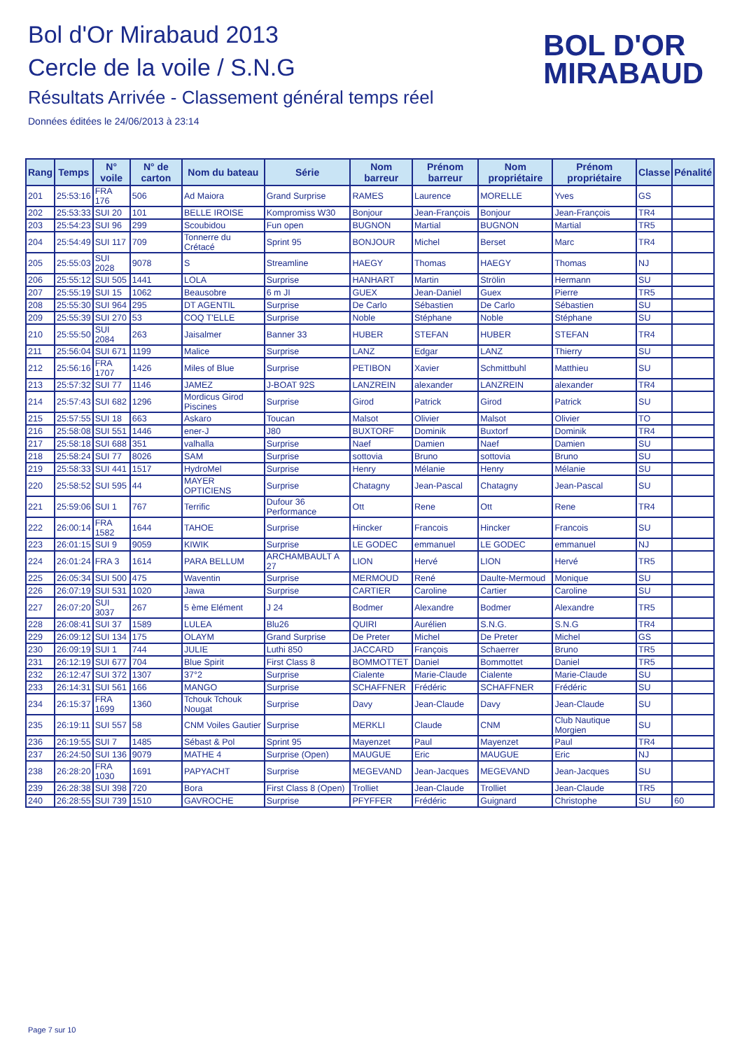Bol d'Or Mirabaud 2013
Cercle de la voile / S.N.G
Résultats Arrivée - Classement général temps réel
Données éditées le 24/06/2013 à 23:14
BOL D'OR
MIRABAUD
| Rang | Temps | N° voile | N° de carton | Nom du bateau | Série | Nom barreur | Prénom barreur | Nom propriétaire | Prénom propriétaire | Classe | Pénalité |
| --- | --- | --- | --- | --- | --- | --- | --- | --- | --- | --- | --- |
| 201 | 25:53:16 | FRA 176 | 506 | Ad Maiora | Grand Surprise | RAMES | Laurence | MORELLE | Yves | GS | |
| 202 | 25:53:33 | SUI 20 | 101 | BELLE IROISE | Kompromiss W30 | Bonjour | Jean-François | Bonjour | Jean-François | TR4 | |
| 203 | 25:54:23 | SUI 96 | 299 | Scoubidou | Fun open | BUGNON | Martial | BUGNON | Martial | TR5 | |
| 204 | 25:54:49 | SUI 117 | 709 | Tonnerre du Crétacé | Sprint 95 | BONJOUR | Michel | Berset | Marc | TR4 | |
| 205 | 25:55:03 | SUI 2028 | 9078 | S | Streamline | HAEGY | Thomas | HAEGY | Thomas | NJ | |
| 206 | 25:55:12 | SUI 505 | 1441 | LOLA | Surprise | HANHART | Martin | Strölin | Hermann | SU | |
| 207 | 25:55:19 | SUI 15 | 1062 | Beausobre | 6 m JI | GUEX | Jean-Daniel | Guex | Pierre | TR5 | |
| 208 | 25:55:30 | SUI 964 | 295 | DT AGENTIL | Surprise | De Carlo | Sébastien | De Carlo | Sébastien | SU | |
| 209 | 25:55:39 | SUI 270 | 53 | COQ T'ELLE | Surprise | Noble | Stéphane | Noble | Stéphane | SU | |
| 210 | 25:55:50 | SUI 2084 | 263 | Jaisalmer | Banner 33 | HUBER | STEFAN | HUBER | STEFAN | TR4 | |
| 211 | 25:56:04 | SUI 671 | 1199 | Malice | Surprise | LANZ | Edgar | LANZ | Thierry | SU | |
| 212 | 25:56:16 | FRA 1707 | 1426 | Miles of Blue | Surprise | PETIBON | Xavier | Schmittbuhl | Matthieu | SU | |
| 213 | 25:57:32 | SUI 77 | 1146 | JAMEZ | J-BOAT 92S | LANZREIN | alexander | LANZREIN | alexander | TR4 | |
| 214 | 25:57:43 | SUI 682 | 1296 | Mordicus Girod Piscines | Surprise | Girod | Patrick | Girod | Patrick | SU | |
| 215 | 25:57:55 | SUI 18 | 663 | Askaro | Toucan | Malsot | Olivier | Malsot | Olivier | TO | |
| 216 | 25:58:08 | SUI 551 | 1446 | ener-J | J80 | BUXTORF | Dominik | Buxtorf | Dominik | TR4 | |
| 217 | 25:58:18 | SUI 688 | 351 | valhalla | Surprise | Naef | Damien | Naef | Damien | SU | |
| 218 | 25:58:24 | SUI 77 | 8026 | SAM | Surprise | sottovia | Bruno | sottovia | Bruno | SU | |
| 219 | 25:58:33 | SUI 441 | 1517 | HydroMel | Surprise | Henry | Mélanie | Henry | Mélanie | SU | |
| 220 | 25:58:52 | SUI 595 | 44 | MAYER OPTICIENS | Surprise | Chatagny | Jean-Pascal | Chatagny | Jean-Pascal | SU | |
| 221 | 25:59:06 | SUI 1 | 767 | Terrific | Dufour 36 Performance | Ott | Rene | Ott | Rene | TR4 | |
| 222 | 26:00:14 | FRA 1582 | 1644 | TAHOE | Surprise | Hincker | Francois | Hincker | Francois | SU | |
| 223 | 26:01:15 | SUI 9 | 9059 | KIWIK | Surprise | LE GODEC | emmanuel | LE GODEC | emmanuel | NJ | |
| 224 | 26:01:24 | FRA 3 | 1614 | PARA BELLUM | ARCHAMBAULT A 27 | LION | Hervé | LION | Hervé | TR5 | |
| 225 | 26:05:34 | SUI 500 | 475 | Waventin | Surprise | MERMOUD | René | Daulte-Mermoud | Monique | SU | |
| 226 | 26:07:19 | SUI 531 | 1020 | Jawa | Surprise | CARTIER | Caroline | Cartier | Caroline | SU | |
| 227 | 26:07:20 | SUI 3037 | 267 | 5 ème Elément | J 24 | Bodmer | Alexandre | Bodmer | Alexandre | TR5 | |
| 228 | 26:08:41 | SUI 37 | 1589 | LULEA | Blu26 | QUIRI | Aurélien | S.N.G. | S.N.G | TR4 | |
| 229 | 26:09:12 | SUI 134 | 175 | OLAYM | Grand Surprise | De Preter | Michel | De Preter | Michel | GS | |
| 230 | 26:09:19 | SUI 1 | 744 | JULIE | Luthi 850 | JACCARD | François | Schaerrer | Bruno | TR5 | |
| 231 | 26:12:19 | SUI 677 | 704 | Blue Spirit | First Class 8 | BOMMOTTET | Daniel | Bommottet | Daniel | TR5 | |
| 232 | 26:12:47 | SUI 372 | 1307 | 37°2 | Surprise | Cialente | Marie-Claude | Cialente | Marie-Claude | SU | |
| 233 | 26:14:31 | SUI 561 | 166 | MANGO | Surprise | SCHAFFNER | Frédéric | SCHAFFNER | Frédéric | SU | |
| 234 | 26:15:37 | FRA 1699 | 1360 | Tchouk Tchouk Nougat | Surprise | Davy | Jean-Claude | Davy | Jean-Claude | SU | |
| 235 | 26:19:11 | SUI 557 | 58 | CNM Voiles Gautier | Surprise | MERKLI | Claude | CNM | Club Nautique Morgien | SU | |
| 236 | 26:19:55 | SUI 7 | 1485 | Sébast & Pol | Sprint 95 | Mayenzet | Paul | Mayenzet | Paul | TR4 | |
| 237 | 26:24:50 | SUI 136 | 9079 | MATHE 4 | Surprise (Open) | MAUGUE | Eric | MAUGUE | Eric | NJ | |
| 238 | 26:28:20 | FRA 1030 | 1691 | PAPYACHT | Surprise | MEGEVAND | Jean-Jacques | MEGEVAND | Jean-Jacques | SU | |
| 239 | 26:28:38 | SUI 398 | 720 | Bora | First Class 8 (Open) | Trolliet | Jean-Claude | Trolliet | Jean-Claude | TR5 | |
| 240 | 26:28:55 | SUI 739 | 1510 | GAVROCHE | Surprise | PFYFFER | Frédéric | Guignard | Christophe | SU | 60 |
Page 7 sur 10